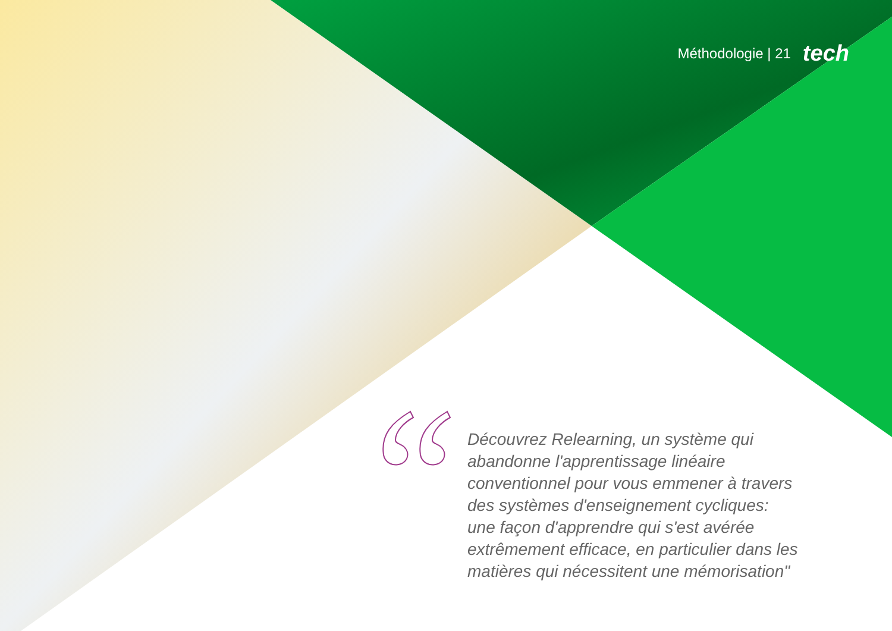Méthodologie | 21 tech
Découvrez Relearning, un système qui abandonne l'apprentissage linéaire conventionnel pour vous emmener à travers des systèmes d'enseignement cycliques: une façon d'apprendre qui s'est avérée extrêmement efficace, en particulier dans les matières qui nécessitent une mémorisation"